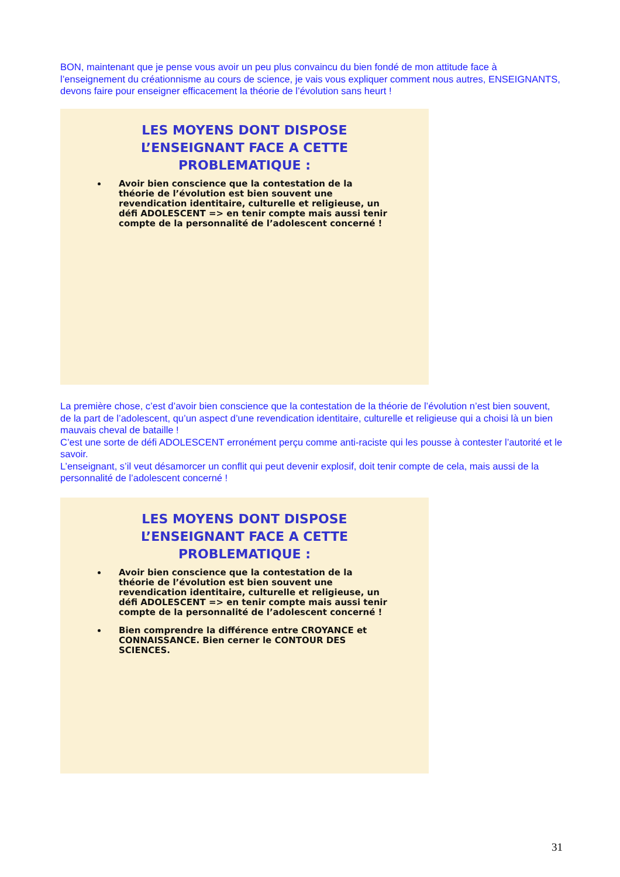BON, maintenant que je pense vous avoir un peu plus convaincu du bien fondé de mon attitude face à l’enseignement du créationnisme au cours de science, je vais vous expliquer comment nous autres, ENSEIGNANTS, devons faire pour enseigner efficacement la théorie de l’évolution sans heurt !
LES MOYENS DONT DISPOSE
L’ENSEIGNANT FACE A CETTE
PROBLEMATIQUE :
Avoir bien conscience que la contestation de la théorie de l’évolution est bien souvent une revendication identitaire, culturelle et religieuse, un défi ADOLESCENT => en tenir compte mais aussi tenir compte de la personnalité de l’adolescent concerné !
La première chose, c’est d’avoir bien conscience que la contestation de la théorie de l’évolution n’est bien souvent, de la part de l’adolescent, qu’un aspect d’une revendication identitaire, culturelle et religieuse qui a choisi là un bien mauvais cheval de bataille !
C’est une sorte de défi ADOLESCENT erronément perçu comme anti-raciste qui les pousse à contester l’autorité et le savoir.
L’enseignant, s’il veut désamorcer un conflit qui peut devenir explosif, doit tenir compte de cela, mais aussi de la personnalité de l’adolescent concerné !
LES MOYENS DONT DISPOSE
L’ENSEIGNANT FACE A CETTE
PROBLEMATIQUE :
Avoir bien conscience que la contestation de la théorie de l’évolution est bien souvent une revendication identitaire, culturelle et religieuse, un défi ADOLESCENT => en tenir compte mais aussi tenir compte de la personnalité de l’adolescent concerné !
Bien comprendre la différence entre CROYANCE et CONNAISSANCE. Bien cerner le CONTOUR DES SCIENCES.
31